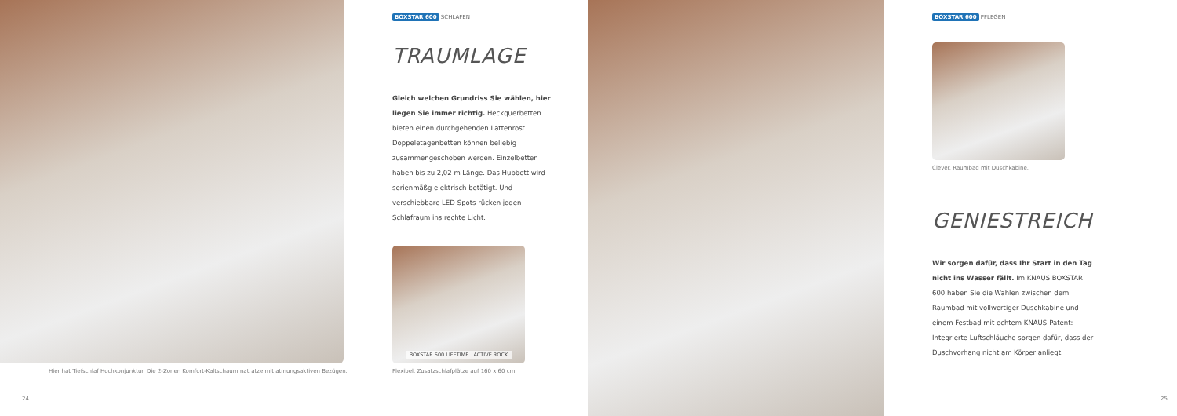BOXSTAR 600 SCHLAFEN
TRAUMLAGE
Gleich welchen Grundriss Sie wählen, hier liegen Sie immer richtig. Heckquerbetten bieten einen durchgehenden Lattenrost. Doppeletagenbetten können beliebig zusammengeschoben werden. Einzelbetten haben bis zu 2,02 m Länge. Das Hubbett wird serienmäßg elektrisch betätigt. Und verschiebbare LED-Spots rücken jeden Schlafraum ins rechte Licht.
BOXSTAR 600 LIFETIME . ACTIVE ROCK
Hier hat Tiefschlaf Hochkonjunktur. Die 2-Zonen Komfort-Kaltschaummatratze mit atmungsaktiven Bezügen.
Flexibel. Zusatzschlafplätze auf 160 x 60 cm.
24
BOXSTAR 600 PFLEGEN
Clever. Raumbad mit Duschkabine.
GENIESTREICH
Wir sorgen dafür, dass Ihr Start in den Tag nicht ins Wasser fällt. Im KNAUS BOXSTAR 600 haben Sie die Wahlen zwischen dem Raumbad mit vollwertiger Duschkabine und einem Festbad mit echtem KNAUS-Patent: Integrierte Luftschläuche sorgen dafür, dass der Duschvorhang nicht am Körper anliegt.
25